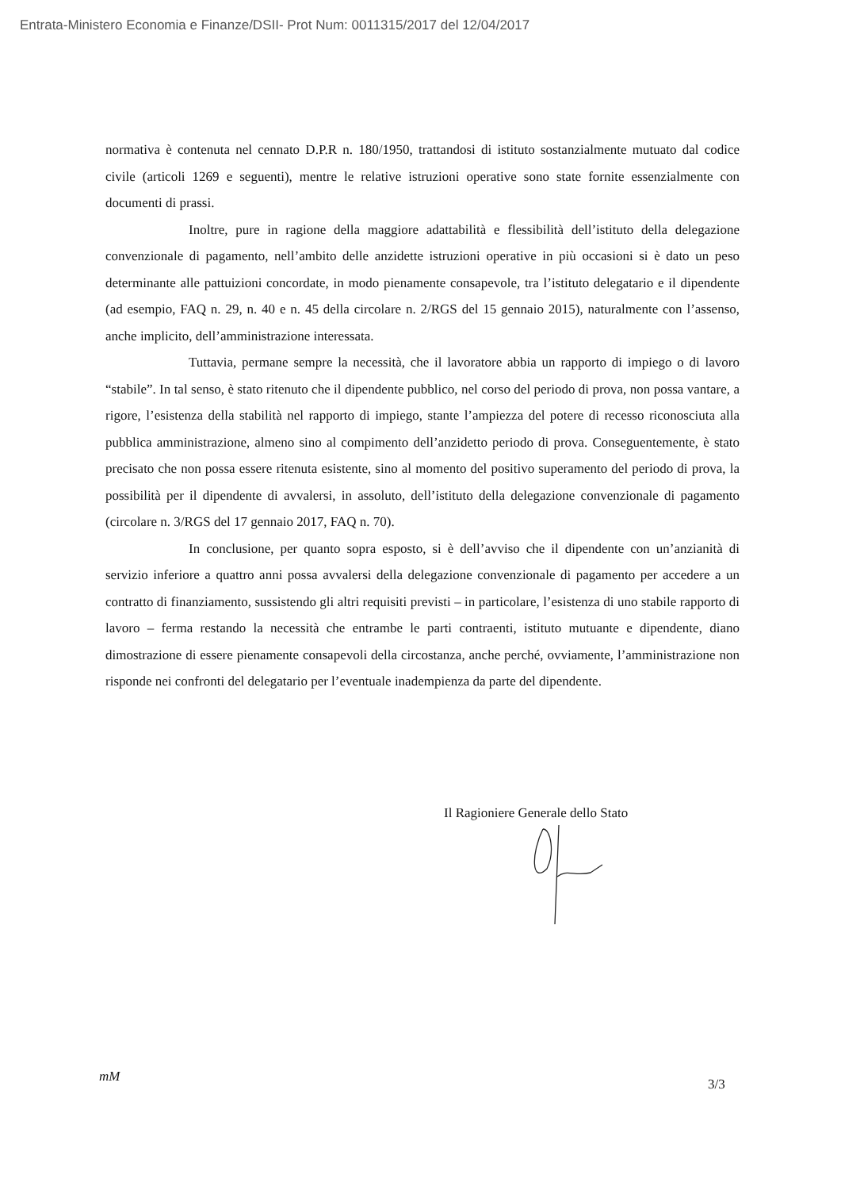Entrata-Ministero Economia e Finanze/DSII- Prot Num: 0011315/2017 del 12/04/2017
normativa è contenuta nel cennato D.P.R n. 180/1950, trattandosi di istituto sostanzialmente mutuato dal codice civile (articoli 1269 e seguenti), mentre le relative istruzioni operative sono state fornite essenzialmente con documenti di prassi.
Inoltre, pure in ragione della maggiore adattabilità e flessibilità dell’istituto della delegazione convenzionale di pagamento, nell’ambito delle anzidette istruzioni operative in più occasioni si è dato un peso determinante alle pattuizioni concordate, in modo pienamente consapevole, tra l’istituto delegatario e il dipendente (ad esempio, FAQ n. 29, n. 40 e n. 45 della circolare n. 2/RGS del 15 gennaio 2015), naturalmente con l’assenso, anche implicito, dell’amministrazione interessata.
Tuttavia, permane sempre la necessità, che il lavoratore abbia un rapporto di impiego o di lavoro “stabile”. In tal senso, è stato ritenuto che il dipendente pubblico, nel corso del periodo di prova, non possa vantare, a rigore, l’esistenza della stabilità nel rapporto di impiego, stante l’ampiezza del potere di recesso riconosciuta alla pubblica amministrazione, almeno sino al compimento dell’anzidetto periodo di prova. Conseguentemente, è stato precisato che non possa essere ritenuta esistente, sino al momento del positivo superamento del periodo di prova, la possibilità per il dipendente di avvalersi, in assoluto, dell’istituto della delegazione convenzionale di pagamento (circolare n. 3/RGS del 17 gennaio 2017, FAQ n. 70).
In conclusione, per quanto sopra esposto, si è dell’avviso che il dipendente con un’anzianità di servizio inferiore a quattro anni possa avvalersi della delegazione convenzionale di pagamento per accedere a un contratto di finanziamento, sussistendo gli altri requisiti previsti – in particolare, l’esistenza di uno stabile rapporto di lavoro – ferma restando la necessità che entrambe le parti contraenti, istituto mutuante e dipendente, diano dimostrazione di essere pienamente consapevoli della circostanza, anche perché, ovviamente, l’amministrazione non risponde nei confronti del delegatario per l’eventuale inadempienza da parte del dipendente.
Il Ragioniere Generale dello Stato
mM 3/3